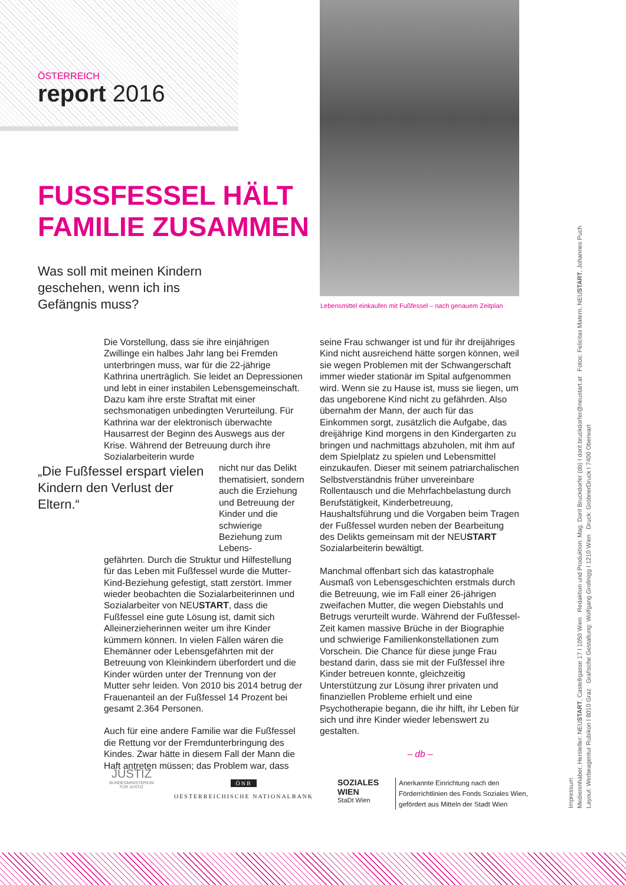ÖSTERREICH
report 2016
Lebensmittel einkaufen mit Fußfessel – nach genauem Zeitplan
FUSSFESSEL HÄLT
FAMILIE ZUSAMMEN
Was soll mit meinen Kindern
geschehen, wenn ich ins
Gefängnis muss?
„Die Fußfessel erspart vielen Kindern den Verlust der Eltern.“
Die Vorstellung, dass sie ihre einjährigen Zwillinge ein halbes Jahr lang bei Fremden unterbringen muss, war für die 22-jährige Kathrina unerträglich. Sie leidet an Depressionen und lebt in einer instabilen Lebensgemeinschaft. Dazu kam ihre erste Straftat mit einer sechsmonatigen unbedingten Verurteilung. Für Kathrina war der elektronisch überwachte Hausarrest der Beginn des Auswegs aus der Krise. Während der Betreuung durch ihre Sozialarbeiterin wurde
nicht nur das Delikt thematisiert, sondern auch die Erziehung und Betreuung der Kinder und die schwierige Beziehung zum Lebens-
gefährten. Durch die Struktur und Hilfestellung für das Leben mit Fußfessel wurde die Mutter-Kind-Beziehung gefestigt, statt zerstört. Immer wieder beobachten die Sozialarbeiterinnen und Sozialarbeiter von NEUSTART, dass die Fußfessel eine gute Lösung ist, damit sich Alleinerzieherinnen weiter um ihre Kinder kümmern können. In vielen Fällen wären die Ehemänner oder Lebensgefährten mit der Betreuung von Kleinkindern überfordert und die Kinder würden unter der Trennung von der Mutter sehr leiden. Von 2010 bis 2014 betrug der Frauenanteil an der Fußfessel 14 Prozent bei gesamt 2.364 Personen.
Auch für eine andere Familie war die Fußfessel die Rettung vor der Fremdunterbringung des Kindes. Zwar hätte in diesem Fall der Mann die Haft antreten müssen; das Problem war, dass
seine Frau schwanger ist und für ihr dreijähriges Kind nicht ausreichend hätte sorgen können, weil sie wegen Problemen mit der Schwangerschaft immer wieder stationär im Spital aufgenommen wird. Wenn sie zu Hause ist, muss sie liegen, um das ungeborene Kind nicht zu gefährden. Also übernahm der Mann, der auch für das Einkommen sorgt, zusätzlich die Aufgabe, das dreijährige Kind morgens in den Kindergarten zu bringen und nachmittags abzuholen, mit ihm auf dem Spielplatz zu spielen und Lebensmittel einzukaufen. Dieser mit seinem patriarchalischen Selbstverständnis früher unvereinbare Rollentausch und die Mehrfachbelastung durch Berufstätigkeit, Kinderbetreuung, Haushaltsführung und die Vorgaben beim Tragen der Fußfessel wurden neben der Bearbeitung des Delikts gemeinsam mit der NEUSTART Sozialarbeiterin bewältigt.
Manchmal offenbart sich das katastrophale Ausmaß von Lebensgeschichten erstmals durch die Betreuung, wie im Fall einer 26-jährigen zweifachen Mutter, die wegen Diebstahls und Betrugs verurteilt wurde. Während der Fußfessel-Zeit kamen massive Brüche in der Biographie und schwierige Familienkonstellationen zum Vorschein. Die Chance für diese junge Frau bestand darin, dass sie mit der Fußfessel ihre Kinder betreuen konnte, gleichzeitig Unterstützung zur Lösung ihrer privaten und finanziellen Probleme erhielt und eine Psychotherapie begann, die ihr hilft, ihr Leben für sich und ihre Kinder wieder lebenswert zu gestalten.
– db –
JUSTIZ
BUNDESMINISTERIUM FÜR JUSTIZ
ÖNB
OESTERREICHISCHE NATIONALBANK
SOZIALES
WIEN
StaDt Wien
Anerkannte Einrichtung nach den
Förderrichtlinien des Fonds Soziales Wien,
gefördert aus Mitteln der Stadt Wien
Impressum
Medieninhaber, Hersteller: NEUSTART, Castelligasse 17 I 1050 Wien Redaktion und Produktion: Mag. Dorit Bruckdorfer (db) I dorit.bruckdorfer@neustart.at Fotos: Felicitas Matern, NEUSTART, Johannes Puch
Layout: Werbeagentur Rubikon I 8010 Graz Grafische Gestaltung: Wolfgang Grollnigg I 1210 Wien Druck: GröbnerDruck I 7400 Oberwart